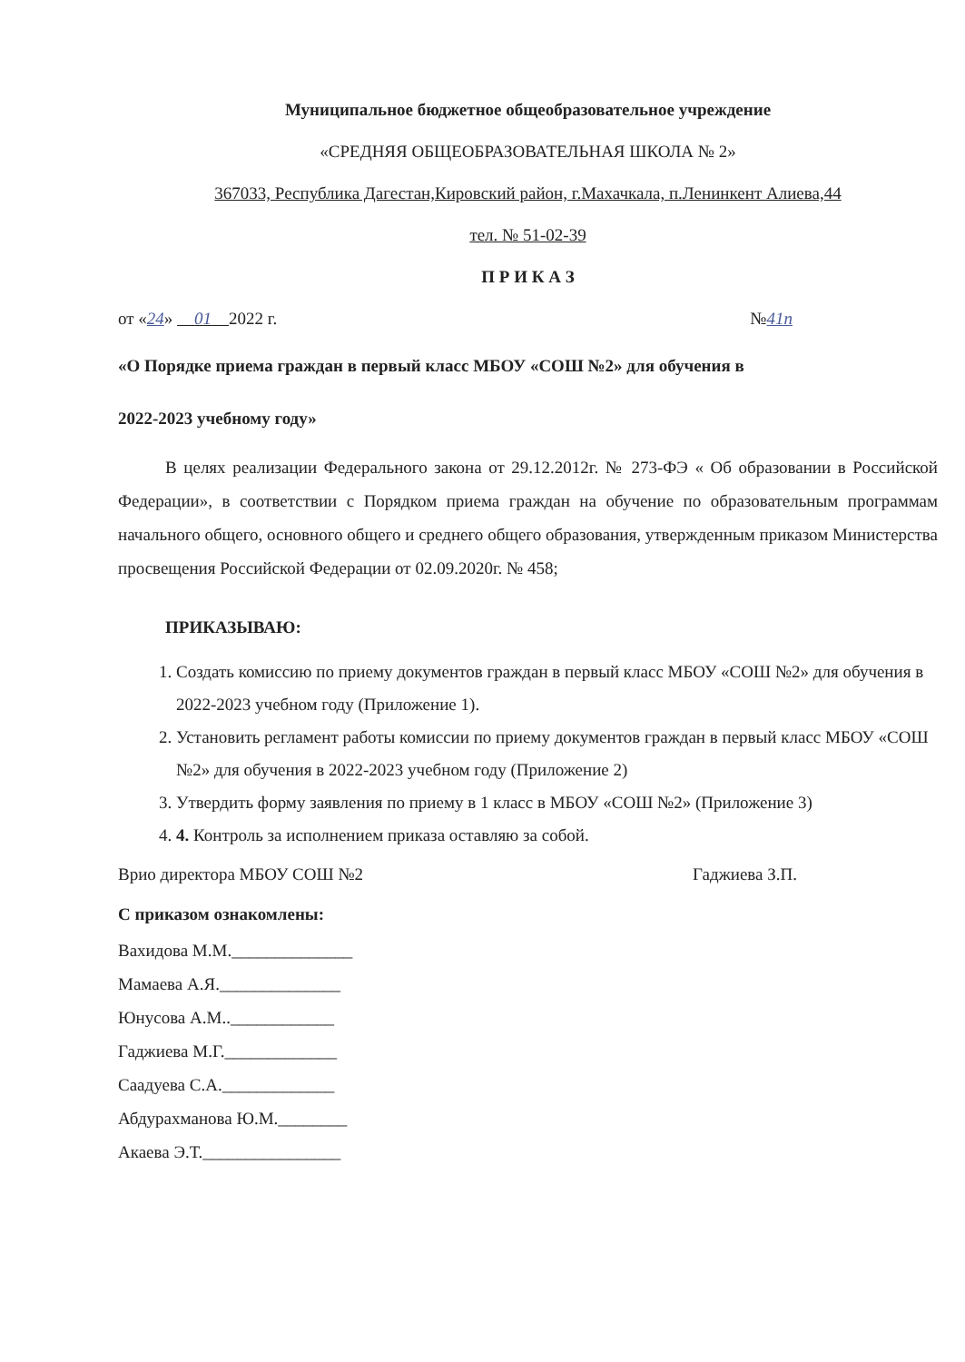Муниципальное бюджетное общеобразовательное учреждение
«СРЕДНЯЯ ОБЩЕОБРАЗОВАТЕЛЬНАЯ ШКОЛА № 2»
367033, Республика Дагестан,Кировский район, г.Махачкала, п.Ленинкент Алиева,44
тел. № 51-02-39
П Р И К А З
от «24» 01 2022 г. №41п
«О Порядке приема граждан в первый класс МБОУ «СОШ №2» для обучения в
2022-2023 учебному году»
В целях реализации Федерального закона от 29.12.2012г. № 273-ФЭ « Об образовании в Российской Федерации», в соответствии с Порядком приема граждан на обучение по образовательным программам начального общего, основного общего и среднего общего образования, утвержденным приказом Министерства просвещения Российской Федерации от 02.09.2020г. № 458;
ПРИКАЗЫВАЮ:
1. Создать комиссию по приему документов граждан в первый класс МБОУ «СОШ №2» для обучения в 2022-2023 учебном году (Приложение 1).
2. Установить регламент работы комиссии по приему документов граждан в первый класс МБОУ «СОШ №2» для обучения в 2022-2023 учебном году (Приложение 2)
3. Утвердить форму заявления по приему в 1 класс в МБОУ «СОШ №2» (Приложение 3)
4. 4. Контроль за исполнением приказа оставляю за собой.
Врио директора МБОУ СОШ №2 Гаджиева З.П.
С приказом ознакомлены:
Вахидова М.М.______________
Мамаева А.Я.______________
Юнусова А.М..____________
Гаджиева М.Г._____________
Саадуева С.А._____________
Абдурахманова Ю.М.________
Акаева Э.Т.________________